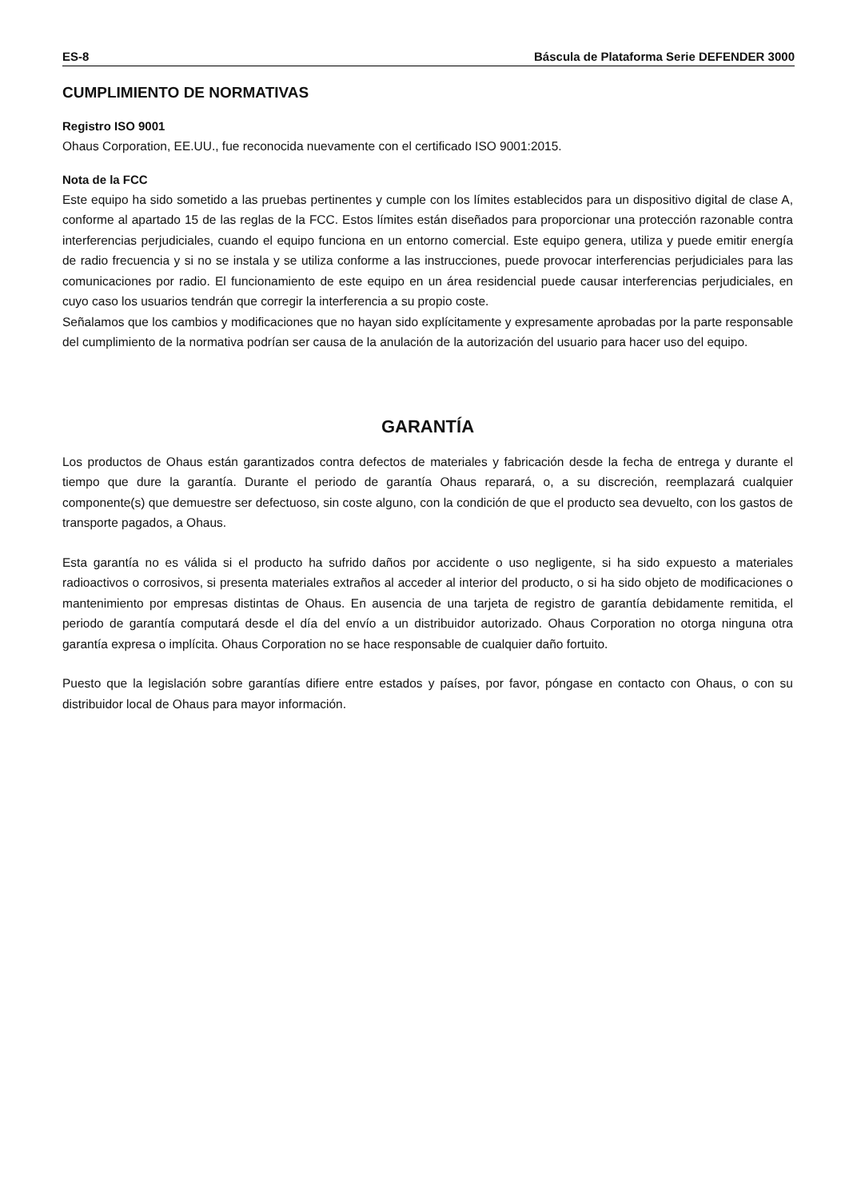ES-8 Báscula de Plataforma Serie DEFENDER 3000
CUMPLIMIENTO DE NORMATIVAS
Registro ISO 9001
Ohaus Corporation, EE.UU., fue reconocida nuevamente con el certificado ISO 9001:2015.
Nota de la FCC
Este equipo ha sido sometido a las pruebas pertinentes y cumple con los límites establecidos para un dispositivo digital de clase A, conforme al apartado 15 de las reglas de la FCC. Estos límites están diseñados para proporcionar una protección razonable contra interferencias perjudiciales, cuando el equipo funciona en un entorno comercial. Este equipo genera, utiliza y puede emitir energía de radio frecuencia y si no se instala y se utiliza conforme a las instrucciones, puede provocar interferencias perjudiciales para las comunicaciones por radio. El funcionamiento de este equipo en un área residencial puede causar interferencias perjudiciales, en cuyo caso los usuarios tendrán que corregir la interferencia a su propio coste.
Señalamos que los cambios y modificaciones que no hayan sido explícitamente y expresamente aprobadas por la parte responsable del cumplimiento de la normativa podrían ser causa de la anulación de la autorización del usuario para hacer uso del equipo.
GARANTÍA
Los productos de Ohaus están garantizados contra defectos de materiales y fabricación desde la fecha de entrega y durante el tiempo que dure la garantía. Durante el periodo de garantía Ohaus reparará, o, a su discreción, reemplazará cualquier componente(s) que demuestre ser defectuoso, sin coste alguno, con la condición de que el producto sea devuelto, con los gastos de transporte pagados, a Ohaus.
Esta garantía no es válida si el producto ha sufrido daños por accidente o uso negligente, si ha sido expuesto a materiales radioactivos o corrosivos, si presenta materiales extraños al acceder al interior del producto, o si ha sido objeto de modificaciones o mantenimiento por empresas distintas de Ohaus. En ausencia de una tarjeta de registro de garantía debidamente remitida, el periodo de garantía computará desde el día del envío a un distribuidor autorizado. Ohaus Corporation no otorga ninguna otra garantía expresa o implícita. Ohaus Corporation no se hace responsable de cualquier daño fortuito.
Puesto que la legislación sobre garantías difiere entre estados y países, por favor, póngase en contacto con Ohaus, o con su distribuidor local de Ohaus para mayor información.